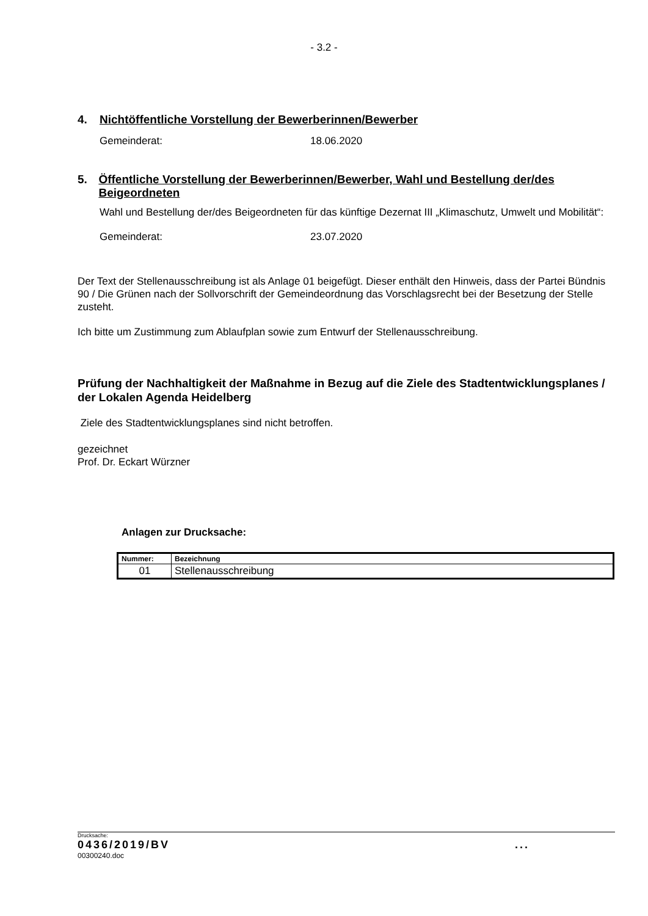- 3.2 -
4. Nichtöffentliche Vorstellung der Bewerberinnen/Bewerber
Gemeinderat: 18.06.2020
5. Öffentliche Vorstellung der Bewerberinnen/Bewerber, Wahl und Bestellung der/des Beigeordneten
Wahl und Bestellung der/des Beigeordneten für das künftige Dezernat III „Klimaschutz, Umwelt und Mobilität“:
Gemeinderat: 23.07.2020
Der Text der Stellenausschreibung ist als Anlage 01 beigefügt. Dieser enthält den Hinweis, dass der Partei Bündnis 90 / Die Grünen nach der Sollvorschrift der Gemeindeordnung das Vorschlagsrecht bei der Besetzung der Stelle zusteht.
Ich bitte um Zustimmung zum Ablaufplan sowie zum Entwurf der Stellenausschreibung.
Prüfung der Nachhaltigkeit der Maßnahme in Bezug auf die Ziele des Stadtentwicklungsplanes / der Lokalen Agenda Heidelberg
Ziele des Stadtentwicklungsplanes sind nicht betroffen.
gezeichnet
Prof. Dr. Eckart Würzner
Anlagen zur Drucksache:
| Nummer: | Bezeichnung |
| --- | --- |
| 01 | Stellenausschreibung |
Drucksache:
0436/2019/BV...
00300240.doc